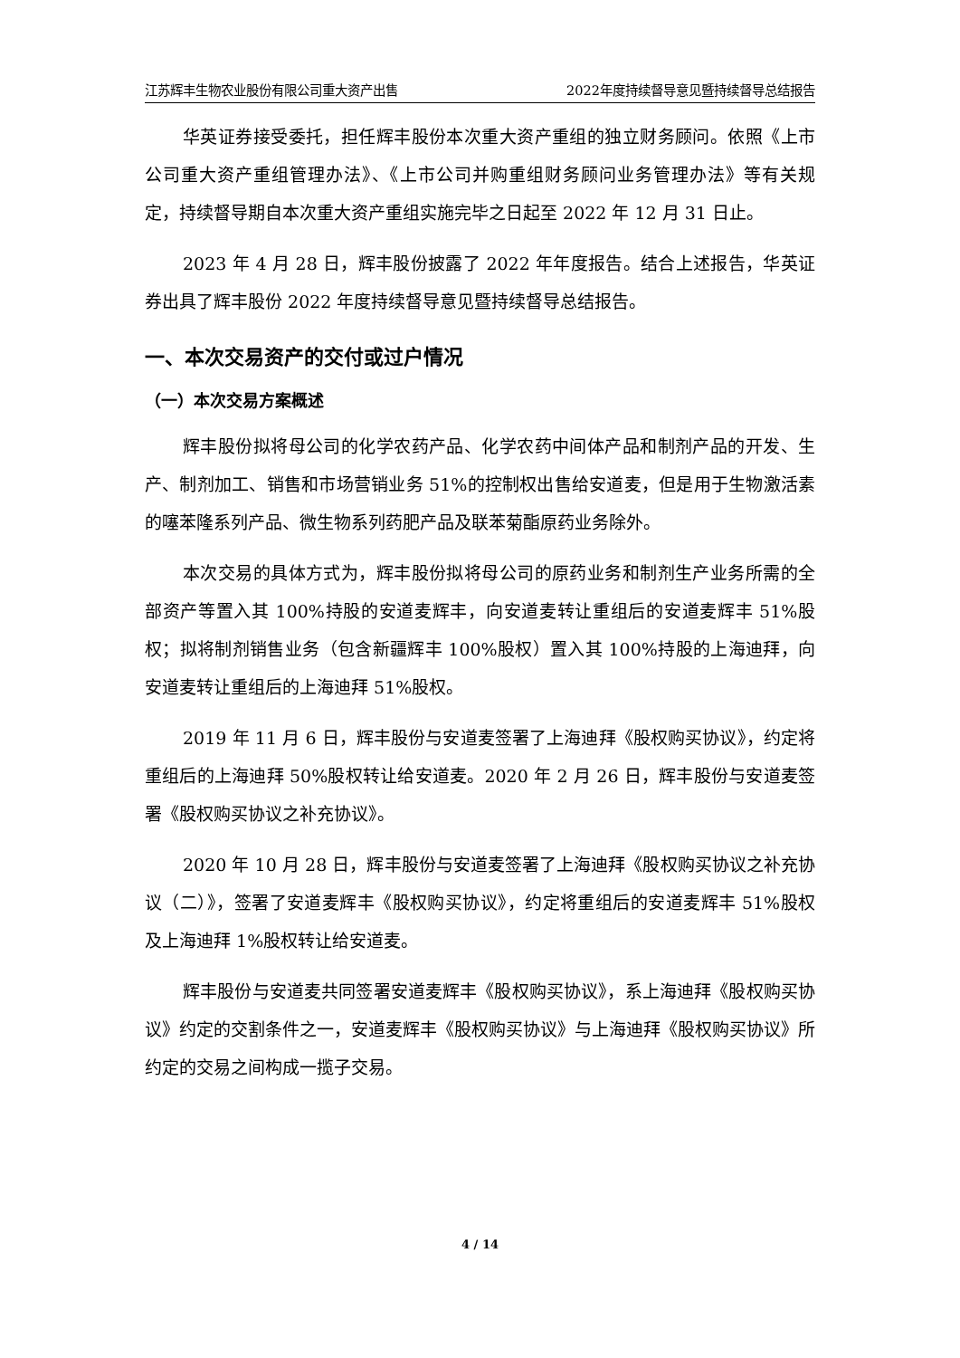江苏辉丰生物农业股份有限公司重大资产出售 2022年度持续督导意见暨持续督导总结报告
华英证券接受委托，担任辉丰股份本次重大资产重组的独立财务顾问。依照《上市公司重大资产重组管理办法》、《上市公司并购重组财务顾问业务管理办法》等有关规定，持续督导期自本次重大资产重组实施完毕之日起至 2022 年 12 月 31 日止。
2023 年 4 月 28 日，辉丰股份披露了 2022 年年度报告。结合上述报告，华英证券出具了辉丰股份 2022 年度持续督导意见暨持续督导总结报告。
一、本次交易资产的交付或过户情况
（一）本次交易方案概述
辉丰股份拟将母公司的化学农药产品、化学农药中间体产品和制剂产品的开发、生产、制剂加工、销售和市场营销业务 51%的控制权出售给安道麦，但是用于生物激活素的噻苯隆系列产品、微生物系列药肥产品及联苯菊酯原药业务除外。
本次交易的具体方式为，辉丰股份拟将母公司的原药业务和制剂生产业务所需的全部资产等置入其 100%持股的安道麦辉丰，向安道麦转让重组后的安道麦辉丰 51%股权；拟将制剂销售业务（包含新疆辉丰 100%股权）置入其 100%持股的上海迪拜，向安道麦转让重组后的上海迪拜 51%股权。
2019 年 11 月 6 日，辉丰股份与安道麦签署了上海迪拜《股权购买协议》，约定将重组后的上海迪拜 50%股权转让给安道麦。2020 年 2 月 26 日，辉丰股份与安道麦签署《股权购买协议之补充协议》。
2020 年 10 月 28 日，辉丰股份与安道麦签署了上海迪拜《股权购买协议之补充协议（二）》，签署了安道麦辉丰《股权购买协议》，约定将重组后的安道麦辉丰 51%股权及上海迪拜 1%股权转让给安道麦。
辉丰股份与安道麦共同签署安道麦辉丰《股权购买协议》，系上海迪拜《股权购买协议》约定的交割条件之一，安道麦辉丰《股权购买协议》与上海迪拜《股权购买协议》所约定的交易之间构成一揽子交易。
4 / 14